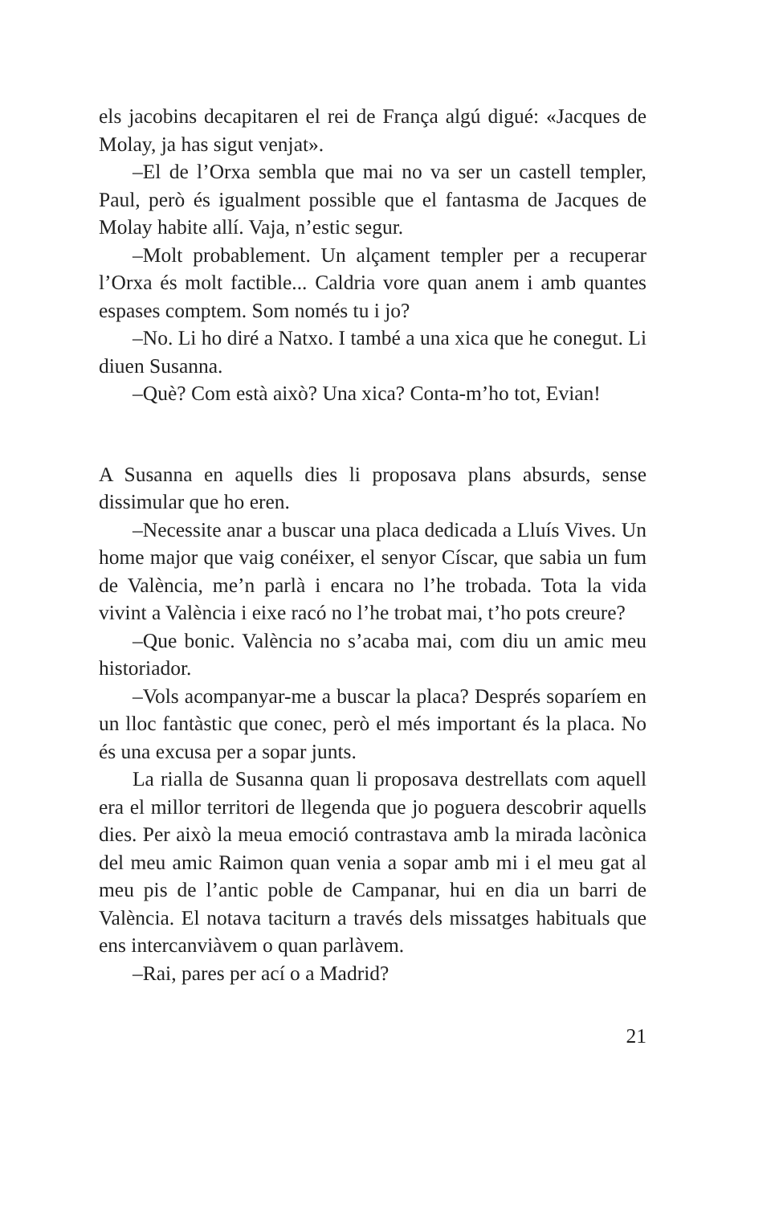els jacobins decapitaren el rei de França algú digué: «Jacques de Molay, ja has sigut venjat».
–El de l’Orxa sembla que mai no va ser un castell templer, Paul, però és igualment possible que el fantasma de Jacques de Molay habite allí. Vaja, n’estic segur.
–Molt probablement. Un alçament templer per a recuperar l’Orxa és molt factible... Caldria vore quan anem i amb quantes espases comptem. Som només tu i jo?
–No. Li ho diré a Natxo. I també a una xica que he conegut. Li diuen Susanna.
–Què? Com està això? Una xica? Conta-m’ho tot, Evian!
A Susanna en aquells dies li proposava plans absurds, sense dissimular que ho eren.
–Necessite anar a buscar una placa dedicada a Lluís Vives. Un home major que vaig conéixer, el senyor Císcar, que sabia un fum de València, me’n parlà i encara no l’he trobada. Tota la vida vivint a València i eixe racó no l’he trobat mai, t’ho pots creure?
–Que bonic. València no s’acaba mai, com diu un amic meu historiador.
–Vols acompanyar-me a buscar la placa? Després soparíem en un lloc fantàstic que conec, però el més important és la placa. No és una excusa per a sopar junts.
La rialla de Susanna quan li proposava destrellats com aquell era el millor territori de llegenda que jo poguera descobrir aquells dies. Per això la meua emoció contrastava amb la mirada lacònica del meu amic Raimon quan venia a sopar amb mi i el meu gat al meu pis de l’antic poble de Campanar, hui en dia un barri de València. El notava taciturn a través dels missatges habituals que ens intercanviàvem o quan parlàvem.
–Rai, pares per ací o a Madrid?
21